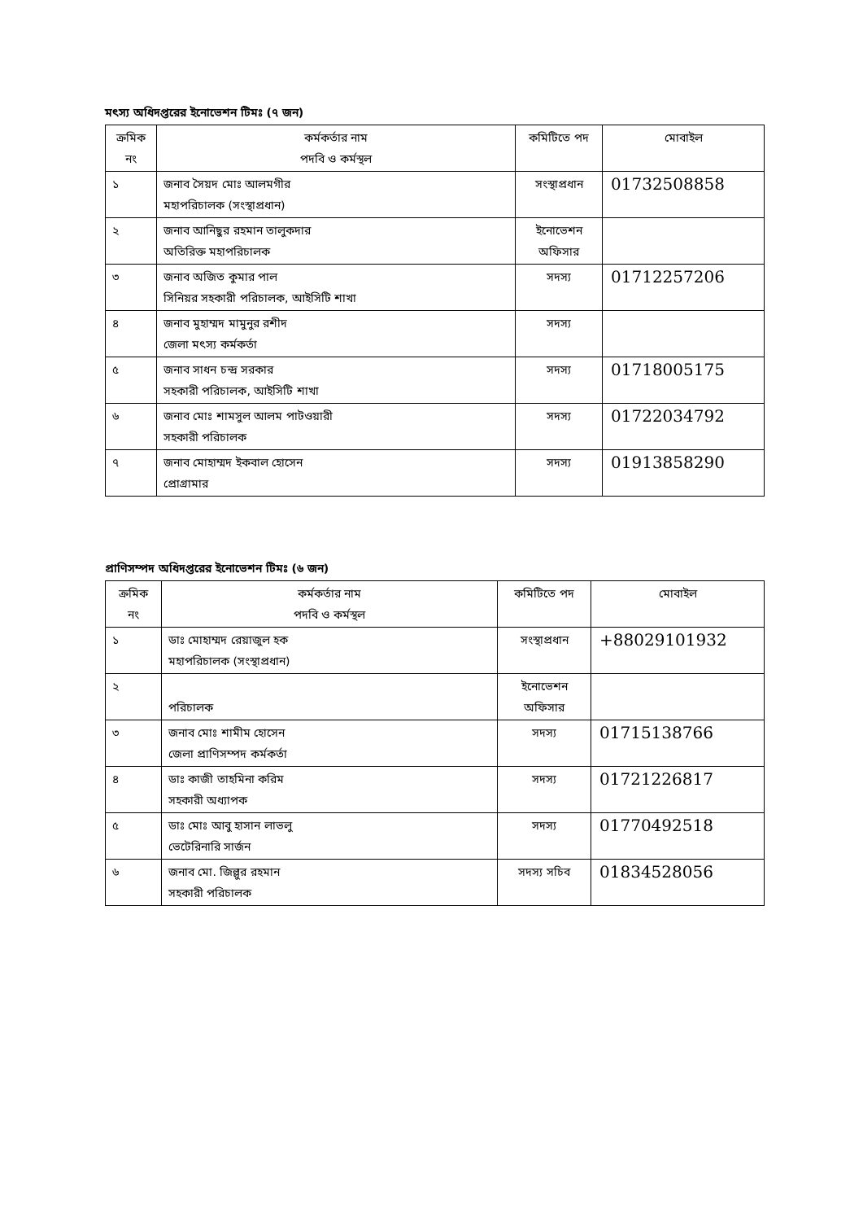মৎস্য অধিদপ্তরের ইনোভেশন টিমঃ (৭ জন)
| ক্রমিক নং | কর্মকর্তার নাম পদবি ও কর্মস্থল | কমিটিতে পদ | মোবাইল |
| ১ | জনাব সৈয়দ মোঃ আলমগীর মহাপরিচালক (সংস্থাপ্রধান) | সংস্থাপ্রধান | 01732508858 |
| ২ | জনাব আনিছুর রহমান তালুকদার অতিরিক্ত মহাপরিচালক | ইনোভেশন অফিসার | |
| ৩ | জনাব অজিত কুমার পাল সিনিয়র সহকারী পরিচালক, আইসিটি শাখা | সদস্য | 01712257206 |
| ৪ | জনাব মুহাম্মদ মামুনুর রশীদ জেলা মৎস্য কর্মকর্তা | সদস্য | |
| ৫ | জনাব সাধন চন্দ্র সরকার সহকারী পরিচালক, আইসিটি শাখা | সদস্য | 01718005175 |
| ৬ | জনাব মোঃ শামসুল আলম পাটওয়ারী সহকারী পরিচালক | সদস্য | 01722034792 |
| ৭ | জনাব মোহাম্মদ ইকবাল হোসেন প্রোগ্রামার | সদস্য | 01913858290 |
প্রাণিসম্পদ অধিদপ্তরের ইনোভেশন টিমঃ (৬ জন)
| ক্রমিক নং | কর্মকর্তার নাম পদবি ও কর্মস্থল | কমিটিতে পদ | মোবাইল |
| ১ | ডাঃ মোহাম্মদ রেয়াজুল হক মহাপরিচালক (সংস্থাপ্রধান) | সংস্থাপ্রধান | +88029101932 |
| ২ | পরিচালক | ইনোভেশন অফিসার | |
| ৩ | জনাব মোঃ শামীম হোসেন জেলা প্রাণিসম্পদ কর্মকর্তা | সদস্য | 01715138766 |
| ৪ | ডাঃ কাজী তাহমিনা করিম সহকারী অধ্যাপক | সদস্য | 01721226817 |
| ৫ | ডাঃ মোঃ আবু হাসান লাভলু ভেটেরিনারি সার্জন | সদস্য | 01770492518 |
| ৬ | জনাব মো. জিল্লুর রহমান সহকারী পরিচালক | সদস্য সচিব | 01834528056 |